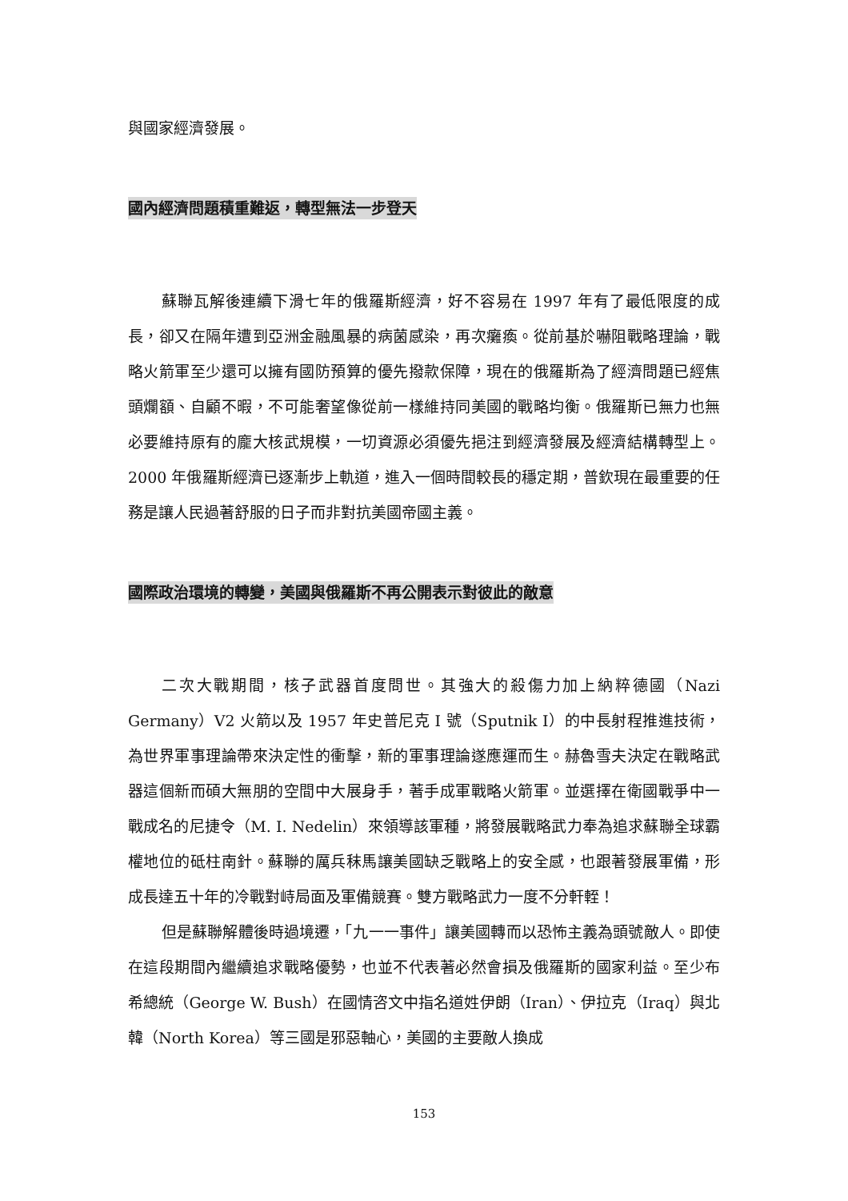與國家經濟發展。
國內經濟問題積重難返，轉型無法一步登天
蘇聯瓦解後連續下滑七年的俄羅斯經濟，好不容易在 1997 年有了最低限度的成長，卻又在隔年遭到亞洲金融風暴的病菌感染，再次癱瘓。從前基於嚇阻戰略理論，戰略火箭軍至少還可以擁有國防預算的優先撥款保障，現在的俄羅斯為了經濟問題已經焦頭爛額、自顧不暇，不可能奢望像從前一樣維持同美國的戰略均衡。俄羅斯已無力也無必要維持原有的龐大核武規模，一切資源必須優先挹注到經濟發展及經濟結構轉型上。2000 年俄羅斯經濟已逐漸步上軌道，進入一個時間較長的穩定期，普欽現在最重要的任務是讓人民過著舒服的日子而非對抗美國帝國主義。
國際政治環境的轉變，美國與俄羅斯不再公開表示對彼此的敵意
二次大戰期間，核子武器首度問世。其強大的殺傷力加上納粹德國（Nazi Germany）V2 火箭以及 1957 年史普尼克 I 號（Sputnik I）的中長射程推進技術，為世界軍事理論帶來決定性的衝擊，新的軍事理論遂應運而生。赫魯雪夫決定在戰略武器這個新而碩大無朋的空間中大展身手，著手成軍戰略火箭軍。並選擇在衛國戰爭中一戰成名的尼捷令（M. I. Nedelin）來領導該軍種，將發展戰略武力奉為追求蘇聯全球霸權地位的砥柱南針。蘇聯的厲兵秣馬讓美國缺乏戰略上的安全感，也跟著發展軍備，形成長達五十年的冷戰對峙局面及軍備競賽。雙方戰略武力一度不分軒輊！
但是蘇聯解體後時過境遷，「九一一事件」讓美國轉而以恐怖主義為頭號敵人。即使在這段期間內繼續追求戰略優勢，也並不代表著必然會損及俄羅斯的國家利益。至少布希總統（George W. Bush）在國情咨文中指名道姓伊朗（Iran）、伊拉克（Iraq）與北韓（North Korea）等三國是邪惡軸心，美國的主要敵人換成
153